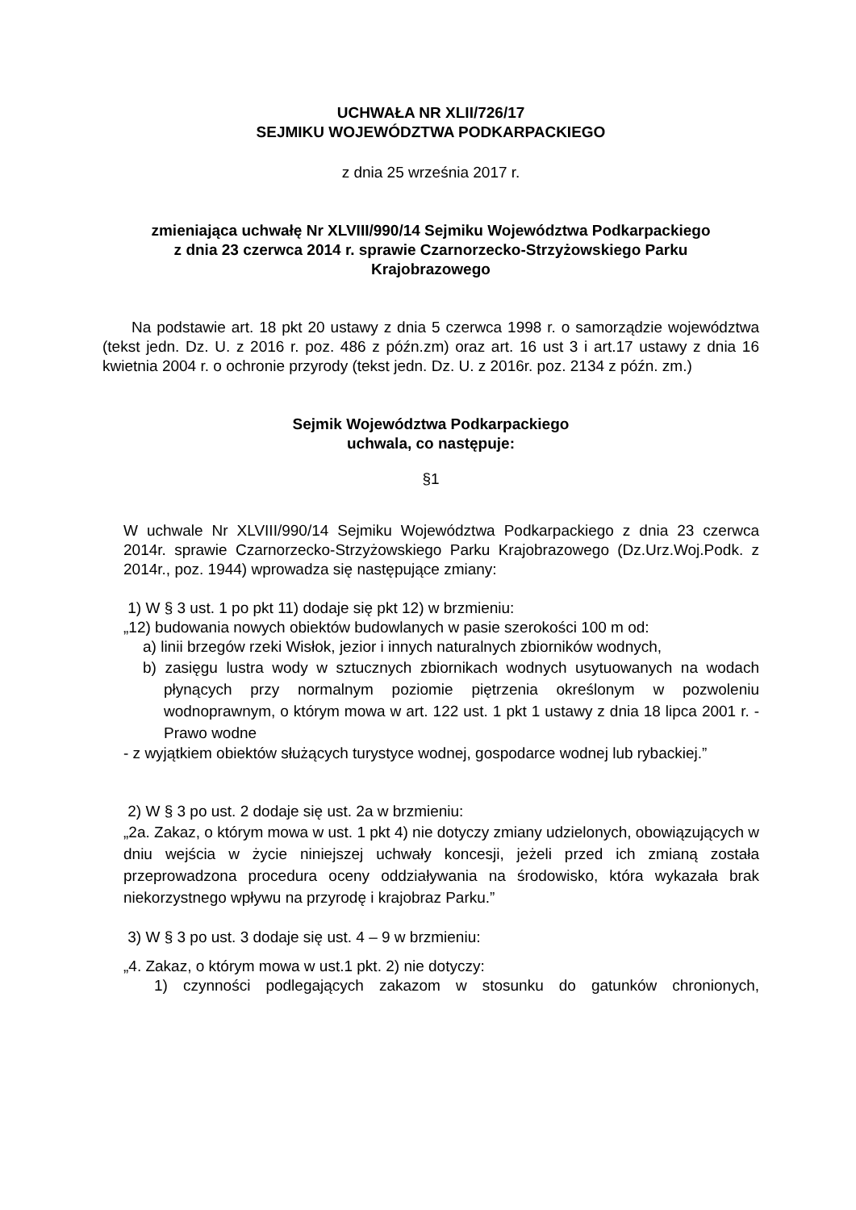UCHWAŁA NR XLII/726/17
SEJMIKU WOJEWÓDZTWA PODKARPACKIEGO
z dnia 25 września 2017 r.
zmieniająca uchwałę Nr XLVIII/990/14 Sejmiku Województwa Podkarpackiego
z dnia 23 czerwca 2014 r. sprawie Czarnorzecko-Strzyżowskiego Parku
Krajobrazowego
Na podstawie art. 18 pkt 20 ustawy z dnia 5 czerwca 1998 r. o samorządzie województwa (tekst jedn. Dz. U. z 2016 r. poz. 486 z późn.zm) oraz art. 16 ust 3 i art.17 ustawy z dnia 16 kwietnia 2004 r. o ochronie przyrody (tekst jedn. Dz. U. z 2016r. poz. 2134 z późn. zm.)
Sejmik Województwa Podkarpackiego
uchwala, co następuje:
§1
W uchwale Nr XLVIII/990/14 Sejmiku Województwa Podkarpackiego z dnia 23 czerwca 2014r. sprawie Czarnorzecko-Strzyżowskiego Parku Krajobrazowego (Dz.Urz.Woj.Podk. z 2014r., poz. 1944) wprowadza się następujące zmiany:
1) W § 3 ust. 1 po pkt 11) dodaje się pkt 12) w brzmieniu:
„12) budowania nowych obiektów budowlanych w pasie szerokości 100 m od:
a) linii brzegów rzeki Wisłok, jezior i innych naturalnych zbiorników wodnych,
b) zasięgu lustra wody w sztucznych zbiornikach wodnych usytuowanych na wodach płynących przy normalnym poziomie piętrzenia określonym w pozwoleniu wodnoprawnym, o którym mowa w art. 122 ust. 1 pkt 1 ustawy z dnia 18 lipca 2001 r. - Prawo wodne
- z wyjątkiem obiektów służących turystyce wodnej, gospodarce wodnej lub rybackiej.”
2) W § 3 po ust. 2 dodaje się ust. 2a w brzmieniu:
„2a. Zakaz, o którym mowa w ust. 1 pkt 4) nie dotyczy zmiany udzielonych, obowiązujących w dniu wejścia w życie niniejszej uchwały koncesji, jeżeli przed ich zmianą została przeprowadzona procedura oceny oddziaływania na środowisko, która wykazała brak niekorzystnego wpływu na przyrodę i krajobraz Parku.”
3) W § 3 po ust. 3 dodaje się ust. 4 – 9 w brzmieniu:
„4. Zakaz, o którym mowa w ust.1 pkt. 2) nie dotyczy:
1) czynności podlegających zakazom w stosunku do gatunków chronionych,